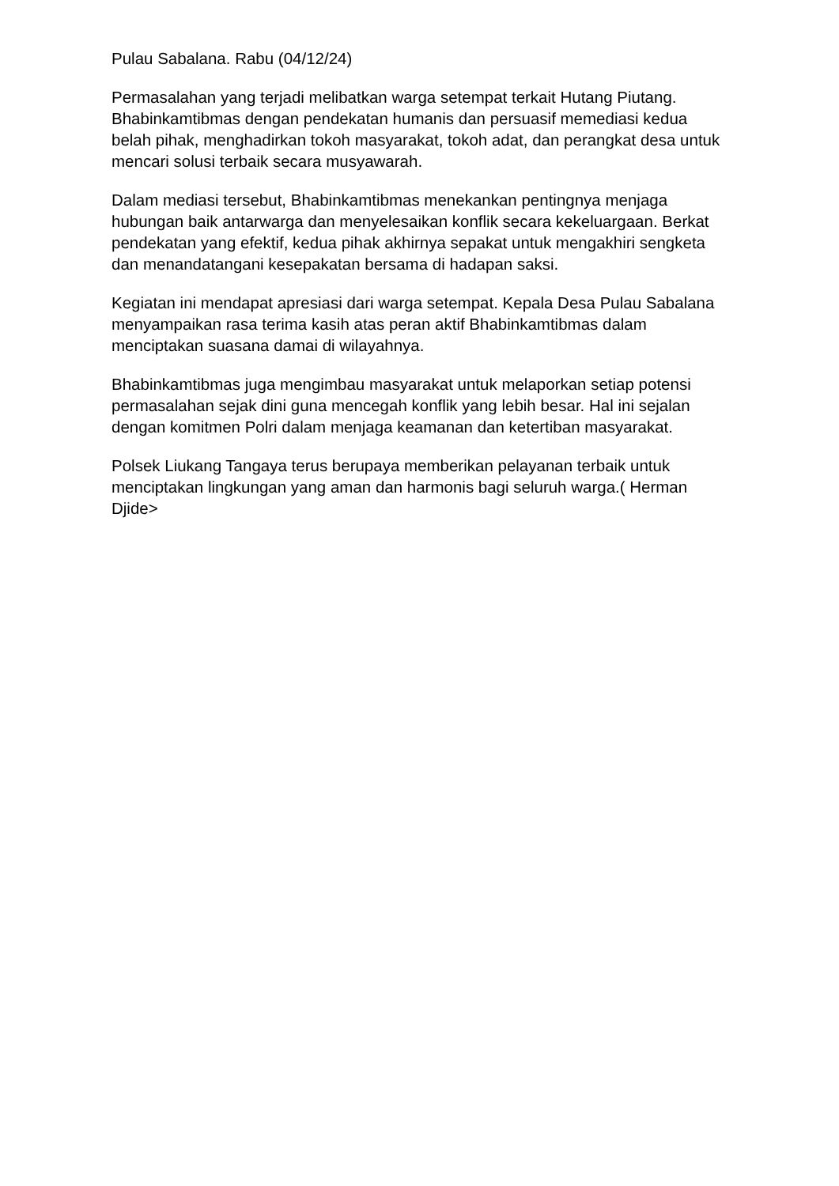Pulau Sabalana. Rabu (04/12/24)
Permasalahan yang terjadi melibatkan warga setempat terkait Hutang Piutang. Bhabinkamtibmas dengan pendekatan humanis dan persuasif memediasi kedua belah pihak, menghadirkan tokoh masyarakat, tokoh adat, dan perangkat desa untuk mencari solusi terbaik secara musyawarah.
Dalam mediasi tersebut, Bhabinkamtibmas menekankan pentingnya menjaga hubungan baik antarwarga dan menyelesaikan konflik secara kekeluargaan. Berkat pendekatan yang efektif, kedua pihak akhirnya sepakat untuk mengakhiri sengketa dan menandatangani kesepakatan bersama di hadapan saksi.
Kegiatan ini mendapat apresiasi dari warga setempat. Kepala Desa Pulau Sabalana menyampaikan rasa terima kasih atas peran aktif Bhabinkamtibmas dalam menciptakan suasana damai di wilayahnya.
Bhabinkamtibmas juga mengimbau masyarakat untuk melaporkan setiap potensi permasalahan sejak dini guna mencegah konflik yang lebih besar. Hal ini sejalan dengan komitmen Polri dalam menjaga keamanan dan ketertiban masyarakat.
Polsek Liukang Tangaya terus berupaya memberikan pelayanan terbaik untuk menciptakan lingkungan yang aman dan harmonis bagi seluruh warga.( Herman Djide>